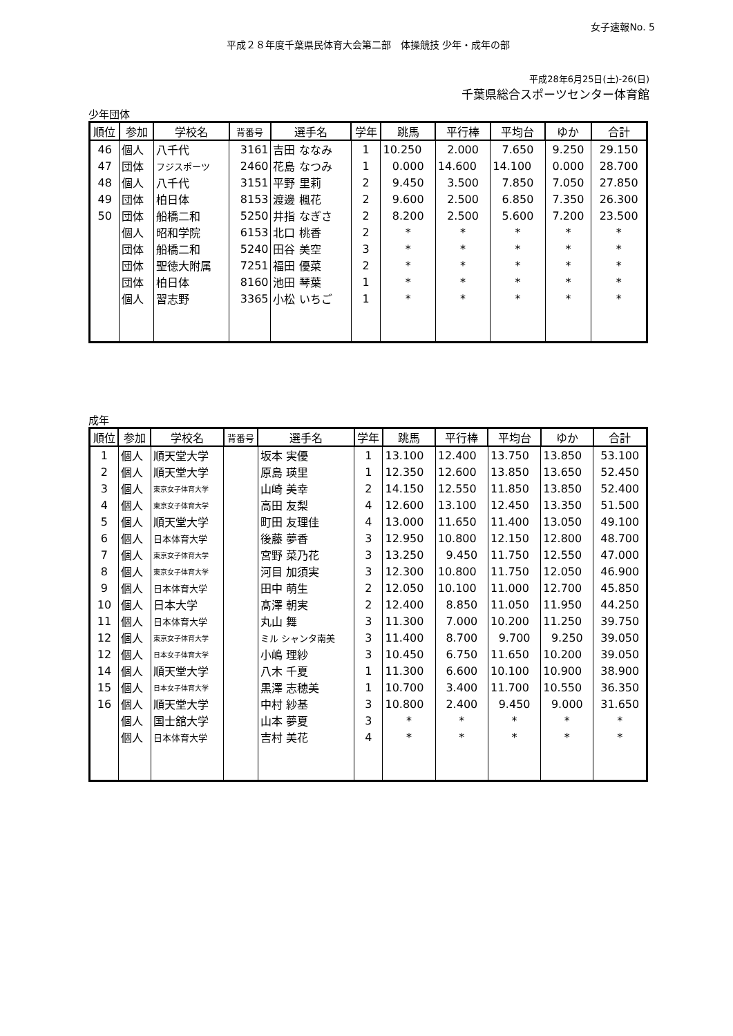女子速報No. 5
平成２８年度千葉県民体育大会第二部　体操競技 少年・成年の部
平成28年6月25日(土)-26(日)
千葉県総合スポーツセンター体育館
少年団体
| 順位 | 参加 | 学校名 | 背番号 | 選手名 | 学年 | 跳馬 | 平行棒 | 平均台 | ゆか | 合計 |
| --- | --- | --- | --- | --- | --- | --- | --- | --- | --- | --- |
| 46 | 個人 | 八千代 | 3161 | 吉田 ななみ | 1 | 10.250 | 2.000 | 7.650 | 9.250 | 29.150 |
| 47 | 団体 | フジスポーツ | 2460 | 花島 なつみ | 1 | 0.000 | 14.600 | 14.100 | 0.000 | 28.700 |
| 48 | 個人 | 八千代 | 3151 | 平野 里莉 | 2 | 9.450 | 3.500 | 7.850 | 7.050 | 27.850 |
| 49 | 団体 | 柏日体 | 8153 | 渡邊 楓花 | 2 | 9.600 | 2.500 | 6.850 | 7.350 | 26.300 |
| 50 | 団体 | 船橋二和 | 5250 | 井指 なぎさ | 2 | 8.200 | 2.500 | 5.600 | 7.200 | 23.500 |
| | 個人 | 昭和学院 | 6153 | 北口 桃香 | 2 | * | * | * | * | * |
| | 団体 | 船橋二和 | 5240 | 田谷 美空 | 3 | * | * | * | * | * |
| | 団体 | 聖徳大附属 | 7251 | 福田 優菜 | 2 | * | * | * | * | * |
| | 団体 | 柏日体 | 8160 | 池田 琴葉 | 1 | * | * | * | * | * |
| | 個人 | 習志野 | 3365 | 小松 いちご | 1 | * | * | * | * | * |
成年
| 順位 | 参加 | 学校名 | 背番号 | 選手名 | 学年 | 跳馬 | 平行棒 | 平均台 | ゆか | 合計 |
| --- | --- | --- | --- | --- | --- | --- | --- | --- | --- | --- |
| 1 | 個人 | 順天堂大学 | | 坂本 実優 | 1 | 13.100 | 12.400 | 13.750 | 13.850 | 53.100 |
| 2 | 個人 | 順天堂大学 | | 原島 瑛里 | 1 | 12.350 | 12.600 | 13.850 | 13.650 | 52.450 |
| 3 | 個人 | 東京女子体育大学 | | 山崎 美幸 | 2 | 14.150 | 12.550 | 11.850 | 13.850 | 52.400 |
| 4 | 個人 | 東京女子体育大学 | | 高田 友梨 | 4 | 12.600 | 13.100 | 12.450 | 13.350 | 51.500 |
| 5 | 個人 | 順天堂大学 | | 町田 友理佳 | 4 | 13.000 | 11.650 | 11.400 | 13.050 | 49.100 |
| 6 | 個人 | 日本体育大学 | | 後藤 夢香 | 3 | 12.950 | 10.800 | 12.150 | 12.800 | 48.700 |
| 7 | 個人 | 東京女子体育大学 | | 宮野 菜乃花 | 3 | 13.250 | 9.450 | 11.750 | 12.550 | 47.000 |
| 8 | 個人 | 東京女子体育大学 | | 河目 加須実 | 3 | 12.300 | 10.800 | 11.750 | 12.050 | 46.900 |
| 9 | 個人 | 日本体育大学 | | 田中 萌生 | 2 | 12.050 | 10.100 | 11.000 | 12.700 | 45.850 |
| 10 | 個人 | 日本大学 | | 髙澤 朝実 | 2 | 12.400 | 8.850 | 11.050 | 11.950 | 44.250 |
| 11 | 個人 | 日本体育大学 | | 丸山 舞 | 3 | 11.300 | 7.000 | 10.200 | 11.250 | 39.750 |
| 12 | 個人 | 東京女子体育大学 | | ミル シャンタ南美 | 3 | 11.400 | 8.700 | 9.700 | 9.250 | 39.050 |
| 12 | 個人 | 日本女子体育大学 | | 小嶋 理紗 | 3 | 10.450 | 6.750 | 11.650 | 10.200 | 39.050 |
| 14 | 個人 | 順天堂大学 | | 八木 千夏 | 1 | 11.300 | 6.600 | 10.100 | 10.900 | 38.900 |
| 15 | 個人 | 日本女子体育大学 | | 黒澤 志穂美 | 1 | 10.700 | 3.400 | 11.700 | 10.550 | 36.350 |
| 16 | 個人 | 順天堂大学 | | 中村 紗基 | 3 | 10.800 | 2.400 | 9.450 | 9.000 | 31.650 |
| | 個人 | 国士舘大学 | | 山本 夢夏 | 3 | * | * | * | * | * |
| | 個人 | 日本体育大学 | | 吉村 美花 | 4 | * | * | * | * | * |